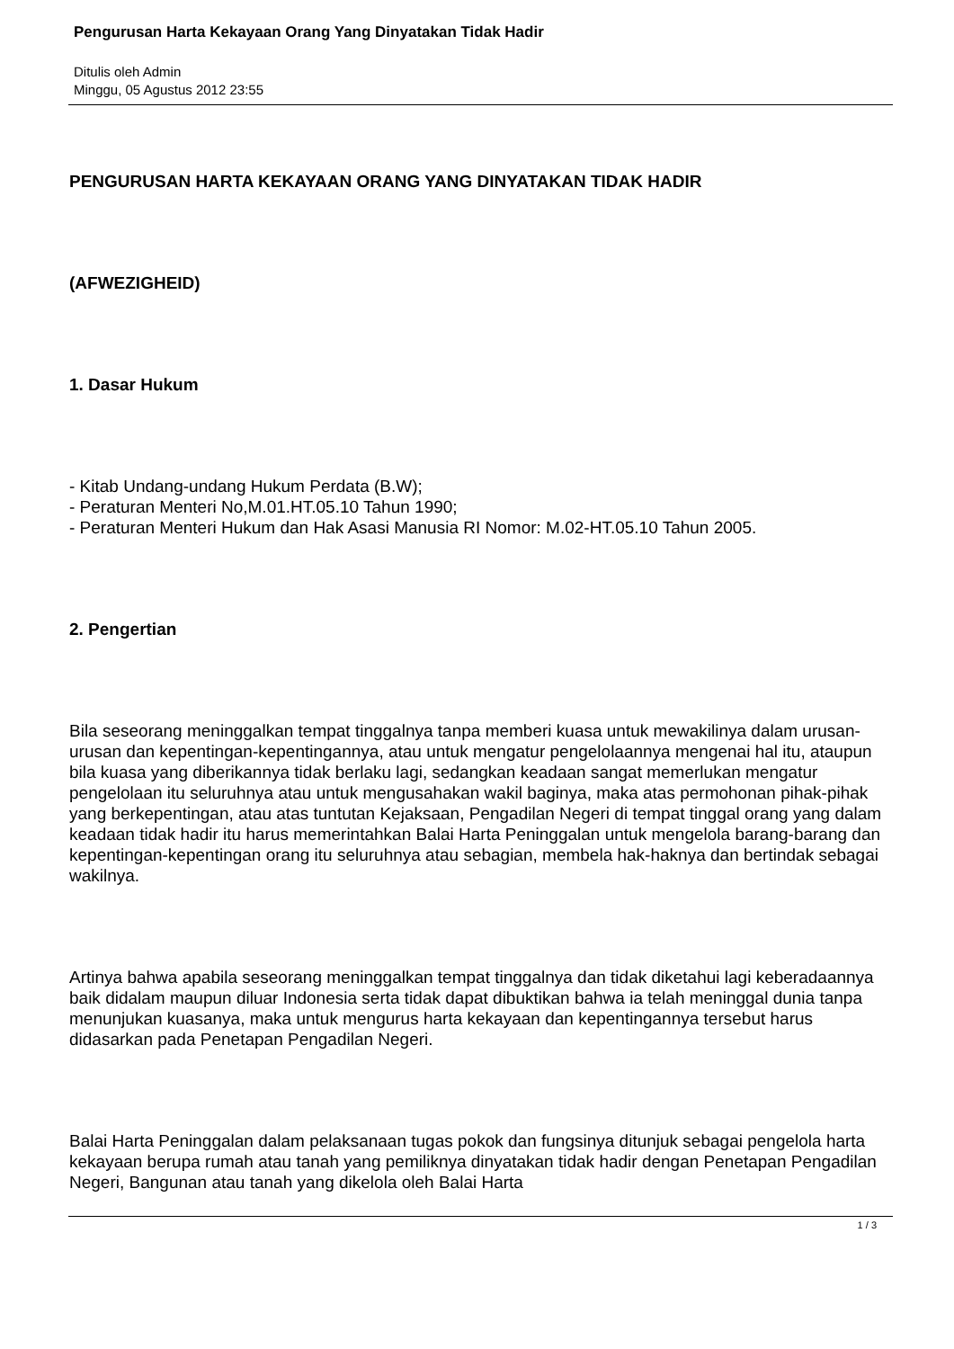Pengurusan Harta Kekayaan Orang Yang Dinyatakan Tidak Hadir
Ditulis oleh Admin
Minggu, 05 Agustus 2012 23:55
PENGURUSAN HARTA KEKAYAAN ORANG YANG DINYATAKAN TIDAK HADIR
(AFWEZIGHEID)
1. Dasar Hukum
- Kitab Undang-undang Hukum Perdata (B.W);
- Peraturan Menteri No,M.01.HT.05.10 Tahun 1990;
- Peraturan Menteri Hukum dan Hak Asasi Manusia RI Nomor: M.02-HT.05.10 Tahun 2005.
2. Pengertian
Bila seseorang meninggalkan tempat tinggalnya tanpa memberi kuasa untuk mewakilinya dalam urusan-urusan dan kepentingan-kepentingannya, atau untuk mengatur pengelolaannya mengenai hal itu, ataupun bila kuasa yang diberikannya tidak berlaku lagi, sedangkan keadaan sangat memerlukan mengatur pengelolaan itu seluruhnya atau untuk mengusahakan wakil baginya, maka atas permohonan pihak-pihak yang berkepentingan, atau atas tuntutan Kejaksaan, Pengadilan Negeri di tempat tinggal orang yang dalam keadaan tidak hadir itu harus memerintahkan Balai Harta Peninggalan untuk mengelola barang-barang dan kepentingan-kepentingan orang itu seluruhnya atau sebagian, membela hak-haknya dan bertindak sebagai wakilnya.
Artinya bahwa apabila seseorang meninggalkan tempat tinggalnya dan tidak diketahui lagi keberadaannya baik didalam maupun diluar Indonesia serta tidak dapat dibuktikan bahwa ia telah meninggal dunia tanpa menunjukan kuasanya, maka untuk mengurus harta kekayaan dan kepentingannya tersebut harus didasarkan pada Penetapan Pengadilan Negeri.
Balai Harta Peninggalan dalam pelaksanaan tugas pokok dan fungsinya ditunjuk sebagai pengelola harta kekayaan berupa rumah atau tanah yang pemiliknya dinyatakan tidak hadir dengan Penetapan Pengadilan Negeri, Bangunan atau tanah yang dikelola oleh Balai Harta
1 / 3